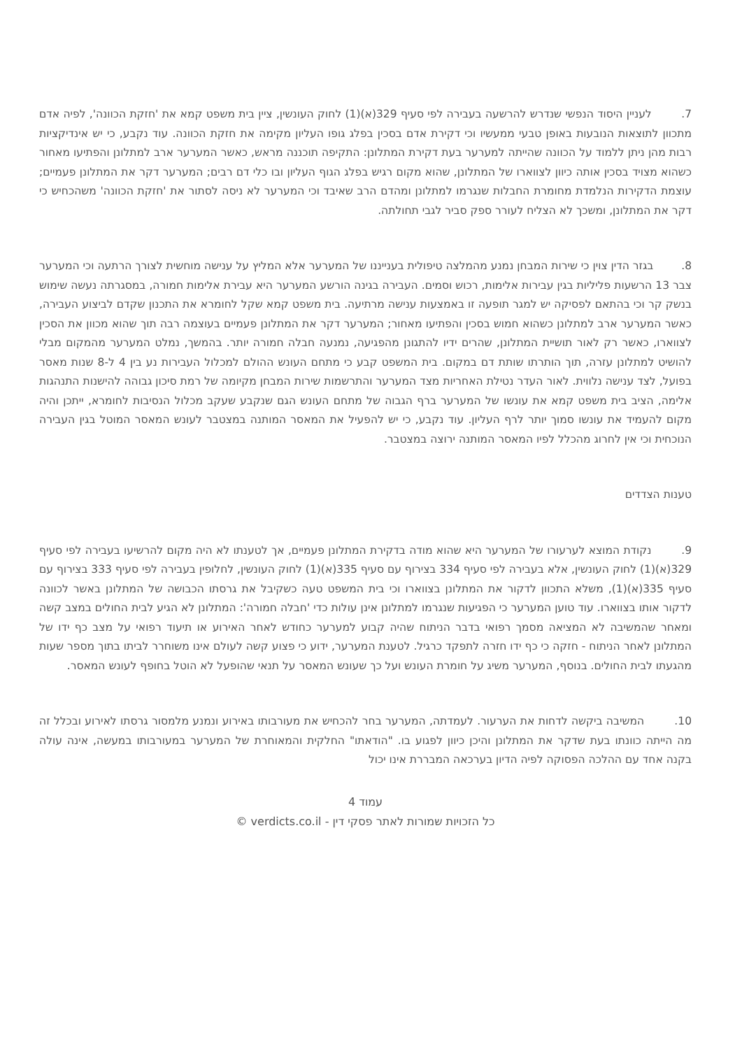7. לעניין היסוד הנפשי שנדרש להרשעה בעבירה לפי סעיף 329(א)(1) לחוק העונשין, ציין בית משפט קמא את 'חזקת הכוונה', לפיה אדם מתכוון לתוצאות הנובעות באופן טבעי ממעשיו וכי דקירת אדם בסכין בפלג גופו העליון מקימה את חזקת הכוונה. עוד נקבע, כי יש אינדיקציות רבות מהן ניתן ללמוד על הכוונה שהייתה למערער בעת דקירת המתלונן: התקיפה תוכננה מראש, כאשר המערער ארב למתלונן והפתיעו מאחור כשהוא מצויד בסכין אותה כיוון לצווארו של המתלונן, שהוא מקום רגיש בפלג הגוף העליון ובו כלי דם רבים; המערער דקר את המתלונן פעמיים; עוצמת הדקירות הנלמדת מחומרת החבלות שנגרמו למתלונן ומהדם הרב שאיבד וכי המערער לא ניסה לסתור את 'חזקת הכוונה' משהכחיש כי דקר את המתלונן, ומשכך לא הצליח לעורר ספק סביר לגבי תחולתה.
8. בגזר הדין צוין כי שירות המבחן נמנע מהמלצה טיפולית בענייננו של המערער אלא המליץ על ענישה מוחשית לצורך הרתעה וכי המערער צבר 13 הרשעות פליליות בגין עבירות אלימות, רכוש וסמים. העבירה בגינה הורשע המערער היא עבירת אלימות חמורה, במסגרתה נעשה שימוש בנשק קר וכי בהתאם לפסיקה יש למגר תופעה זו באמצעות ענישה מרתיעה. בית משפט קמא שקל לחומרא את התכנון שקדם לביצוע העבירה, כאשר המערער ארב למתלונן כשהוא חמוש בסכין והפתיעו מאחור; המערער דקר את המתלונן פעמיים בעוצמה רבה תוך שהוא מכוון את הסכין לצווארו, כאשר רק לאור תושיית המתלונן, שהרים ידיו להתגונן מהפגיעה, נמנעה חבלה חמורה יותר. בהמשך, נמלט המערער מהמקום מבלי להושיט למתלונן עזרה, תוך הותרתו שותת דם במקום. בית המשפט קבע כי מתחם העונש ההולם למכלול העבירות נע בין 4 ל-8 שנות מאסר בפועל, לצד ענישה נלווית. לאור העדר נטילת האחריות מצד המערער והתרשמות שירות המבחן מקיומה של רמת סיכון גבוהה להישנות התנהגות אלימה, הציב בית משפט קמא את עונשו של המערער ברף הגבוה של מתחם העונש הגם שנקבע שעקב מכלול הנסיבות לחומרא, ייתכן והיה מקום להעמיד את עונשו סמוך יותר לרף העליון. עוד נקבע, כי יש להפעיל את המאסר המותנה במצטבר לעונש המאסר המוטל בגין העבירה הנוכחית וכי אין לחרוג מהכלל לפיו המאסר המותנה ירוצה במצטבר.
טענות הצדדים
9. נקודת המוצא לערעורו של המערער היא שהוא מודה בדקירת המתלונן פעמיים, אך לטענתו לא היה מקום להרשיעו בעבירה לפי סעיף 329(א)(1) לחוק העונשין, אלא בעבירה לפי סעיף 334 בצירוף עם סעיף 335(א)(1) לחוק העונשין, לחלופין בעבירה לפי סעיף 333 בצירוף עם סעיף 335(א)(1), משלא התכוון לדקור את המתלונן בצווארו וכי בית המשפט טעה כשקיבל את גרסתו הכבושה של המתלונן באשר לכוונה לדקור אותו בצווארו. עוד טוען המערער כי הפגיעות שנגרמו למתלונן אינן עולות כדי 'חבלה חמורה': המתלונן לא הגיע לבית החולים במצב קשה ומאחר שהמשיבה לא המציאה מסמך רפואי בדבר הניתוח שהיה קבוע למערער כחודש לאחר האירוע או תיעוד רפואי על מצב כף ידו של המתלונן לאחר הניתוח - חזקה כי כף ידו חזרה לתפקד כרגיל. לטענת המערער, ידוע כי פצוע קשה לעולם אינו משוחרר לביתו בתוך מספר שעות מהגעתו לבית החולים. בנוסף, המערער משיג על חומרת העונש ועל כך שעונש המאסר על תנאי שהופעל לא הוטל בחופף לעונש המאסר.
10. המשיבה ביקשה לדחות את הערעור. לעמדתה, המערער בחר להכחיש את מעורבותו באירוע ונמנע מלמסור גרסתו לאירוע ובכלל זה מה הייתה כוונתו בעת שדקר את המתלונן והיכן כיוון לפגוע בו. "הודאתו" החלקית והמאוחרת של המערער במעורבותו במעשה, אינה עולה בקנה אחד עם ההלכה הפסוקה לפיה הדיון בערכאה המבררת אינו יכול
עמוד 4
כל הזכויות שמורות לאתר פסקי דין - verdicts.co.il ©